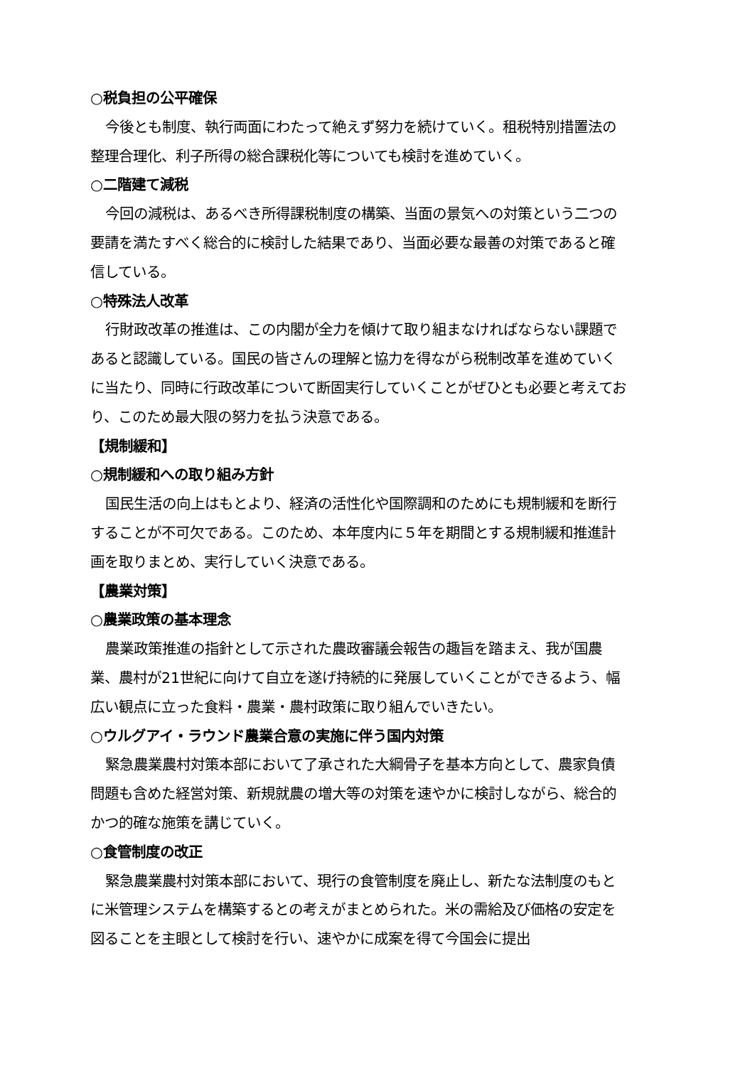○税負担の公平確保
今後とも制度、執行両面にわたって絶えず努力を続けていく。租税特別措置法の整理合理化、利子所得の総合課税化等についても検討を進めていく。
○二階建て減税
今回の減税は、あるべき所得課税制度の構築、当面の景気への対策という二つの要請を満たすべく総合的に検討した結果であり、当面必要な最善の対策であると確信している。
○特殊法人改革
行財政改革の推進は、この内閣が全力を傾けて取り組まなければならない課題であると認識している。国民の皆さんの理解と協力を得ながら税制改革を進めていくに当たり、同時に行政改革について断固実行していくことがぜひとも必要と考えており、このため最大限の努力を払う決意である。
【規制緩和】
○規制緩和への取り組み方針
国民生活の向上はもとより、経済の活性化や国際調和のためにも規制緩和を断行することが不可欠である。このため、本年度内に５年を期間とする規制緩和推進計画を取りまとめ、実行していく決意である。
【農業対策】
○農業政策の基本理念
農業政策推進の指針として示された農政審議会報告の趣旨を踏まえ、我が国農業、農村が21世紀に向けて自立を遂げ持続的に発展していくことができるよう、幅広い観点に立った食料・農業・農村政策に取り組んでいきたい。
○ウルグアイ・ラウンド農業合意の実施に伴う国内対策
緊急農業農村対策本部において了承された大綱骨子を基本方向として、農家負債問題も含めた経営対策、新規就農の増大等の対策を速やかに検討しながら、総合的かつ的確な施策を講じていく。
○食管制度の改正
緊急農業農村対策本部において、現行の食管制度を廃止し、新たな法制度のもとに米管理システムを構築するとの考えがまとめられた。米の需給及び価格の安定を図ることを主眼として検討を行い、速やかに成案を得て今国会に提出